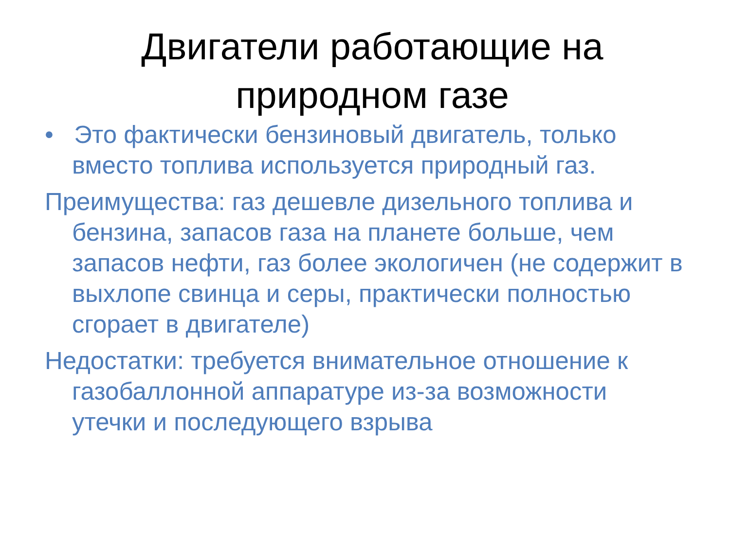Двигатели работающие на природном газе
• Это фактически бензиновый двигатель, только вместо топлива используется природный газ.
Преимущества: газ дешевле дизельного топлива и бензина, запасов газа на планете больше, чем запасов нефти, газ более экологичен (не содержит в выхлопе свинца и серы, практически полностью сгорает в двигателе)
Недостатки: требуется внимательное отношение к газобаллонной аппаратуре из-за возможности утечки и последующего взрыва